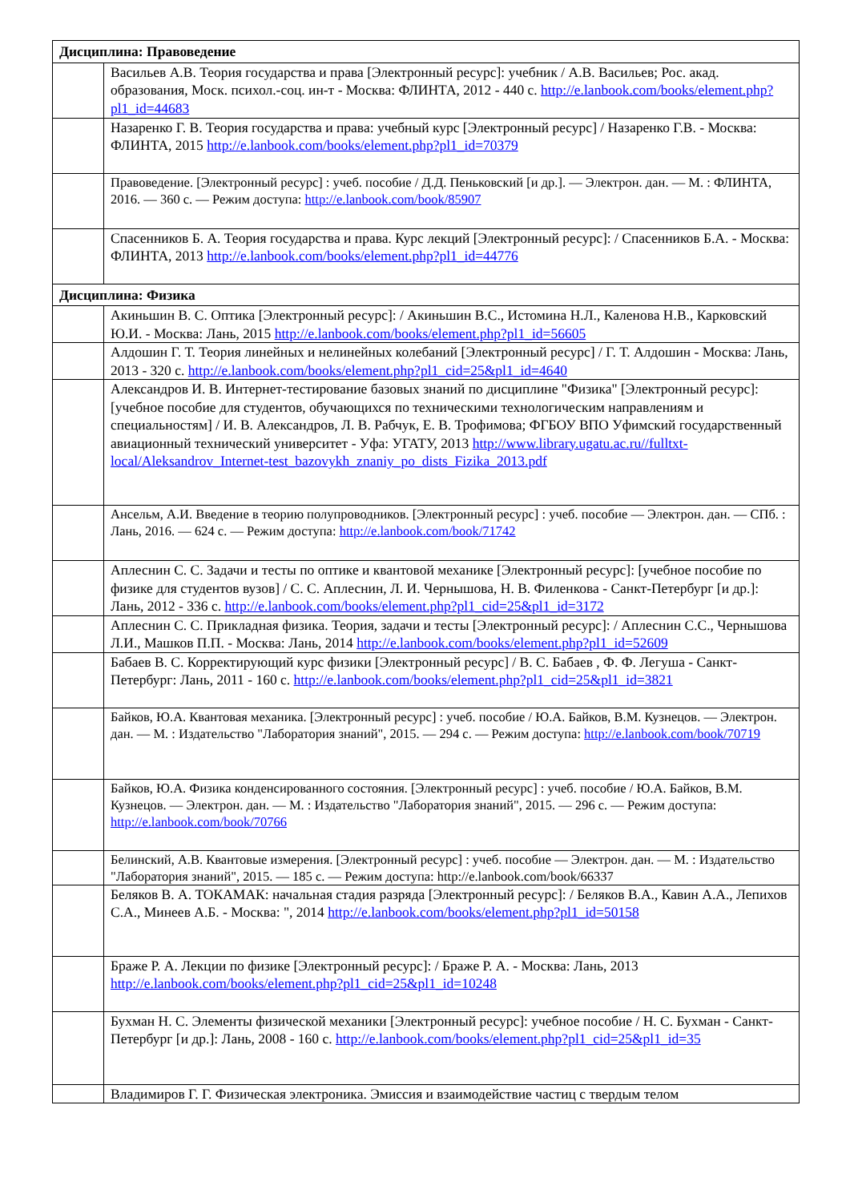| Дисциплина: Правоведение | |
| | Васильев А.В. Теория государства и права [Электронный ресурс]: учебник / А.В. Васильев; Рос. акад. образования, Моск. психол.-соц. ин-т - Москва: ФЛИНТА, 2012 - 440 с. http://e.lanbook.com/books/element.php?pl1_id=44683 |
| | Назаренко Г. В. Теория государства и права: учебный курс [Электронный ресурс] / Назаренко Г.В. - Москва: ФЛИНТА, 2015 http://e.lanbook.com/books/element.php?pl1_id=70379 |
| | Правоведение. [Электронный ресурс] : учеб. пособие / Д.Д. Пеньковский [и др.]. — Электрон. дан. — М. : ФЛИНТА, 2016. — 360 с. — Режим доступа: http://e.lanbook.com/book/85907 |
| | Спасенников Б. А. Теория государства и права. Курс лекций [Электронный ресурс]: / Спасенников Б.А. - Москва: ФЛИНТА, 2013 http://e.lanbook.com/books/element.php?pl1_id=44776 |
| Дисциплина: Физика | |
| | Акиньшин В. С. Оптика [Электронный ресурс]: / Акиньшин В.С., Истомина Н.Л., Каленова Н.В., Карковский Ю.И. - Москва: Лань, 2015 http://e.lanbook.com/books/element.php?pl1_id=56605 |
| | Алдошин Г. Т. Теория линейных и нелинейных колебаний [Электронный ресурс] / Г. Т. Алдошин - Москва: Лань, 2013 - 320 с. http://e.lanbook.com/books/element.php?pl1_cid=25&pl1_id=4640 |
| | Александров И. В. Интернет-тестирование базовых знаний по дисциплине "Физика" [Электронный ресурс]: [учебное пособие для студентов, обучающихся по техническими технологическим направлениям и специальностям] / И. В. Александров, Л. В. Рабчук, Е. В. Трофимова; ФГБОУ ВПО Уфимский государственный авиационный технический университет - Уфа: УГАТУ, 2013 http://www.library.ugatu.ac.ru//fulltxt-local/Aleksandrov_Internet-test_bazovykh_znaniy_po_dists_Fizika_2013.pdf |
| | Ансельм, А.И. Введение в теорию полупроводников. [Электронный ресурс] : учеб. пособие — Электрон. дан. — СПб. : Лань, 2016. — 624 с. — Режим доступа: http://e.lanbook.com/book/71742 |
| | Аплеснин С. С. Задачи и тесты по оптике и квантовой механике [Электронный ресурс]: [учебное пособие по физике для студентов вузов] / С. С. Аплеснин, Л. И. Чернышова, Н. В. Филенкова - Санкт-Петербург [и др.]: Лань, 2012 - 336 с. http://e.lanbook.com/books/element.php?pl1_cid=25&pl1_id=3172 |
| | Аплеснин С. С. Прикладная физика. Теория, задачи и тесты [Электронный ресурс]: / Аплеснин С.С., Чернышова Л.И., Машков П.П. - Москва: Лань, 2014 http://e.lanbook.com/books/element.php?pl1_id=52609 |
| | Бабаев В. С. Корректирующий курс физики [Электронный ресурс] / В. С. Бабаев , Ф. Ф. Легуша - Санкт-Петербург: Лань, 2011 - 160 с. http://e.lanbook.com/books/element.php?pl1_cid=25&pl1_id=3821 |
| | Байков, Ю.А. Квантовая механика. [Электронный ресурс] : учеб. пособие / Ю.А. Байков, В.М. Кузнецов. — Электрон. дан. — М. : Издательство "Лаборатория знаний", 2015. — 294 с. — Режим доступа: http://e.lanbook.com/book/70719 |
| | Байков, Ю.А. Физика конденсированного состояния. [Электронный ресурс] : учеб. пособие / Ю.А. Байков, В.М. Кузнецов. — Электрон. дан. — М. : Издательство "Лаборатория знаний", 2015. — 296 с. — Режим доступа: http://e.lanbook.com/book/70766 |
| | Белинский, А.В. Квантовые измерения. [Электронный ресурс] : учеб. пособие — Электрон. дан. — М. : Издательство "Лаборатория знаний", 2015. — 185 с. — Режим доступа: http://e.lanbook.com/book/66337 |
| | Беляков В. А. ТОКАМАК: начальная стадия разряда [Электронный ресурс]: / Беляков В.А., Кавин А.А., Лепихов С.А., Минеев А.Б. - Москва: ", 2014 http://e.lanbook.com/books/element.php?pl1_id=50158 |
| | Браже Р. А. Лекции по физике [Электронный ресурс]: / Браже Р. А. - Москва: Лань, 2013 http://e.lanbook.com/books/element.php?pl1_cid=25&pl1_id=10248 |
| | Бухман Н. С. Элементы физической механики [Электронный ресурс]: учебное пособие / Н. С. Бухман - Санкт-Петербург [и др.]: Лань, 2008 - 160 с. http://e.lanbook.com/books/element.php?pl1_cid=25&pl1_id=35 |
| | Владимиров Г. Г. Физическая электроника. Эмиссия и взаимодействие частиц с твердым телом |